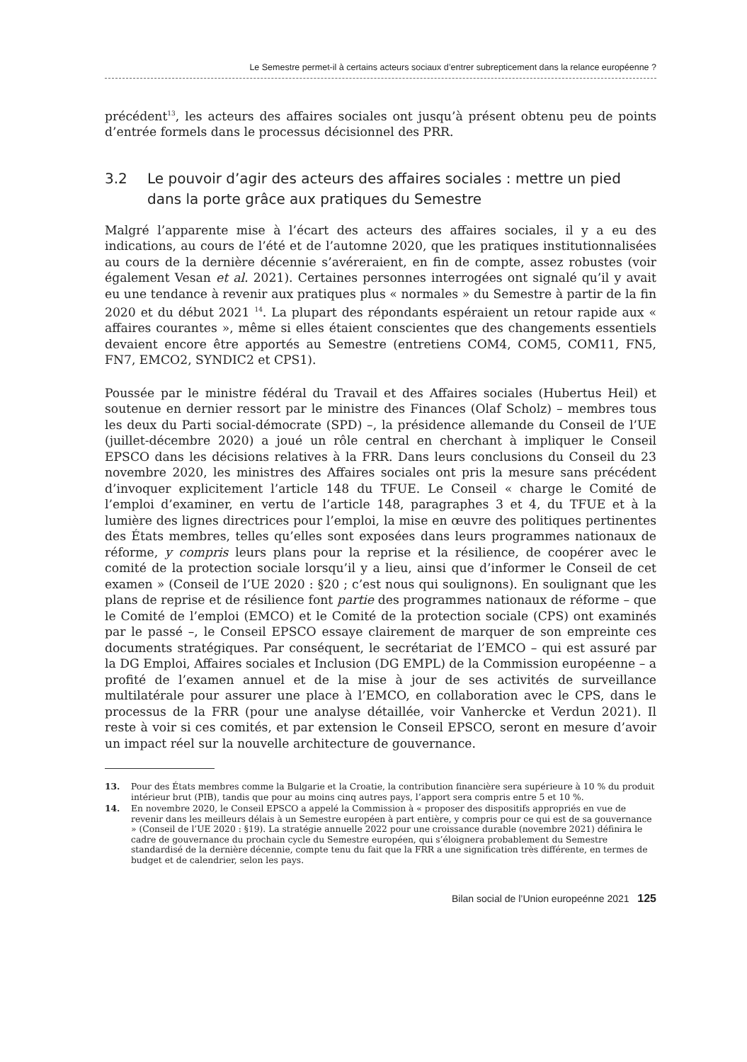Le Semestre permet-il à certains acteurs sociaux d’entrer subrepticement dans la relance européenne ?
précédent<sup>13</sup>, les acteurs des affaires sociales ont jusqu’à présent obtenu peu de points d’entrée formels dans le processus décisionnel des PRR.
3.2 Le pouvoir d’agir des acteurs des affaires sociales : mettre un pied dans la porte grâce aux pratiques du Semestre
Malgré l’apparente mise à l’écart des acteurs des affaires sociales, il y a eu des indications, au cours de l’été et de l’automne 2020, que les pratiques institutionnalisées au cours de la dernière décennie s’avéreraient, en fin de compte, assez robustes (voir également Vesan et al. 2021). Certaines personnes interrogées ont signalé qu’il y avait eu une tendance à revenir aux pratiques plus « normales » du Semestre à partir de la fin 2020 et du début 2021 <sup>14</sup>. La plupart des répondants espéraient un retour rapide aux « affaires courantes », même si elles étaient conscientes que des changements essentiels devaient encore être apportés au Semestre (entretiens COM4, COM5, COM11, FN5, FN7, EMCO2, SYNDIC2 et CPS1).
Poussée par le ministre fédéral du Travail et des Affaires sociales (Hubertus Heil) et soutenue en dernier ressort par le ministre des Finances (Olaf Scholz) – membres tous les deux du Parti social-démocrate (SPD) –, la présidence allemande du Conseil de l’UE (juillet-décembre 2020) a joué un rôle central en cherchant à impliquer le Conseil EPSCO dans les décisions relatives à la FRR. Dans leurs conclusions du Conseil du 23 novembre 2020, les ministres des Affaires sociales ont pris la mesure sans précédent d’invoquer explicitement l’article 148 du TFUE. Le Conseil « charge le Comité de l’emploi d’examiner, en vertu de l’article 148, paragraphes 3 et 4, du TFUE et à la lumière des lignes directrices pour l’emploi, la mise en œuvre des politiques pertinentes des États membres, telles qu’elles sont exposées dans leurs programmes nationaux de réforme, y compris leurs plans pour la reprise et la résilience, de coopérer avec le comité de la protection sociale lorsqu’il y a lieu, ainsi que d’informer le Conseil de cet examen » (Conseil de l’UE 2020 : §20 ; c’est nous qui soulignons). En soulignant que les plans de reprise et de résilience font partie des programmes nationaux de réforme – que le Comité de l’emploi (EMCO) et le Comité de la protection sociale (CPS) ont examinés par le passé –, le Conseil EPSCO essaye clairement de marquer de son empreinte ces documents stratégiques. Par conséquent, le secrétariat de l’EMCO – qui est assuré par la DG Emploi, Affaires sociales et Inclusion (DG EMPL) de la Commission européenne – a profité de l’examen annuel et de la mise à jour de ses activités de surveillance multilatérale pour assurer une place à l’EMCO, en collaboration avec le CPS, dans le processus de la FRR (pour une analyse détaillée, voir Vanhercke et Verdun 2021). Il reste à voir si ces comités, et par extension le Conseil EPSCO, seront en mesure d’avoir un impact réel sur la nouvelle architecture de gouvernance.
13. Pour des États membres comme la Bulgarie et la Croatie, la contribution financière sera supérieure à 10 % du produit intérieur brut (PIB), tandis que pour au moins cinq autres pays, l’apport sera compris entre 5 et 10 %.
14. En novembre 2020, le Conseil EPSCO a appelé la Commission à « proposer des dispositifs appropriés en vue de revenir dans les meilleurs délais à un Semestre européen à part entière, y compris pour ce qui est de sa gouvernance » (Conseil de l’UE 2020 : §19). La stratégie annuelle 2022 pour une croissance durable (novembre 2021) définira le cadre de gouvernance du prochain cycle du Semestre européen, qui s’éloignera probablement du Semestre standardisé de la dernière décennie, compte tenu du fait que la FRR a une signification très différente, en termes de budget et de calendrier, selon les pays.
Bilan social de l’Union europeénne 2021 125